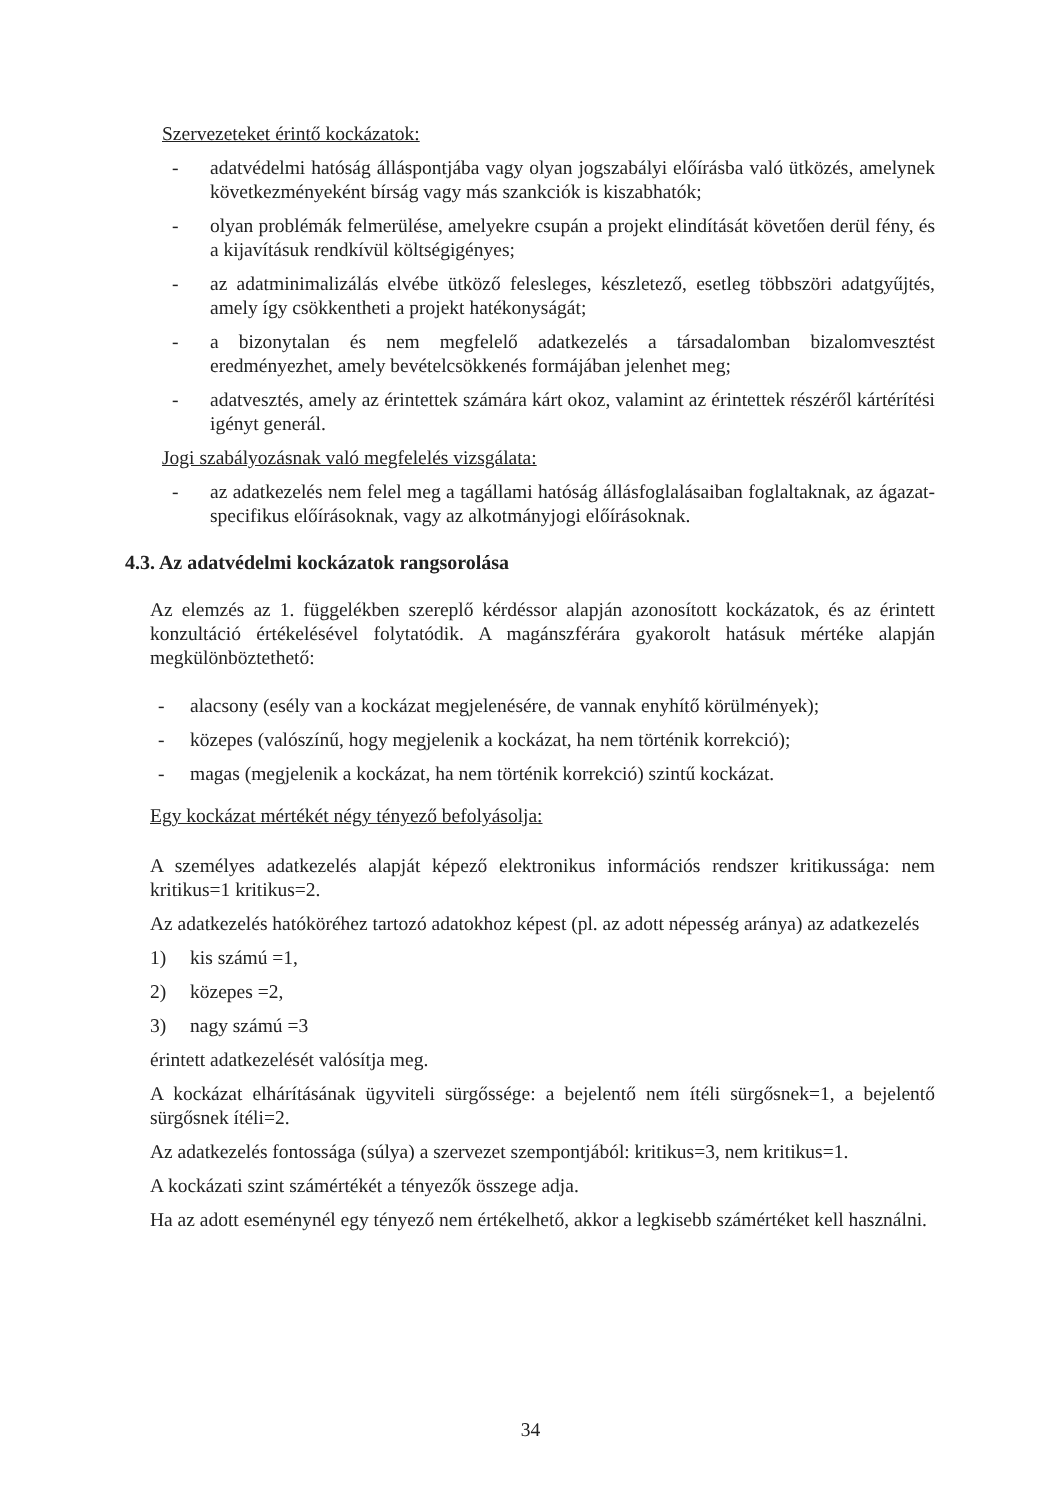Szervezeteket érintő kockázatok:
- adatvédelmi hatóság álláspontjába vagy olyan jogszabályi előírásba való ütközés, amelynek következményeként bírság vagy más szankciók is kiszabhatók;
- olyan problémák felmerülése, amelyekre csupán a projekt elindítását követően derül fény, és a kijavításuk rendkívül költségigényes;
- az adatminimalizálás elvébe ütköző felesleges, készletező, esetleg többszöri adatgyűjtés, amely így csökkentheti a projekt hatékonyságát;
- a bizonytalan és nem megfelelő adatkezelés a társadalomban bizalomvesztést eredményezhet, amely bevételcsökkenés formájában jelenhet meg;
- adatvesztés, amely az érintettek számára kárt okoz, valamint az érintettek részéről kártérítési igényt generál.
Jogi szabályozásnak való megfelelés vizsgálata:
- az adatkezelés nem felel meg a tagállami hatóság állásfoglalásaiban foglaltaknak, az ágazat-specifikus előírásoknak, vagy az alkotmányjogi előírásoknak.
4.3. Az adatvédelmi kockázatok rangsorolása
Az elemzés az 1. függelékben szereplő kérdéssor alapján azonosított kockázatok, és az érintett konzultáció értékelésével folytatódik. A magánszférára gyakorolt hatásuk mértéke alapján megkülönböztethető:
- alacsony (esély van a kockázat megjelenésére, de vannak enyhítő körülmények);
- közepes (valószínű, hogy megjelenik a kockázat, ha nem történik korrekció);
- magas (megjelenik a kockázat, ha nem történik korrekció) szintű kockázat.
Egy kockázat mértékét négy tényező befolyásolja:
A személyes adatkezelés alapját képező elektronikus információs rendszer kritikussága: nem kritikus=1 kritikus=2.
Az adatkezelés hatóköréhez tartozó adatokhoz képest (pl. az adott népesség aránya) az adatkezelés
1) kis számú =1,
2) közepes =2,
3) nagy számú =3
érintett adatkezelését valósítja meg.
A kockázat elhárításának ügyviteli sürgőssége: a bejelentő nem ítéli sürgősnek=1, a bejelentő sürgősnek ítéli=2.
Az adatkezelés fontossága (súlya) a szervezet szempontjából: kritikus=3, nem kritikus=1.
A kockázati szint számértékét a tényezők összege adja.
Ha az adott eseménynél egy tényező nem értékelhető, akkor a legkisebb számértéket kell használni.
34